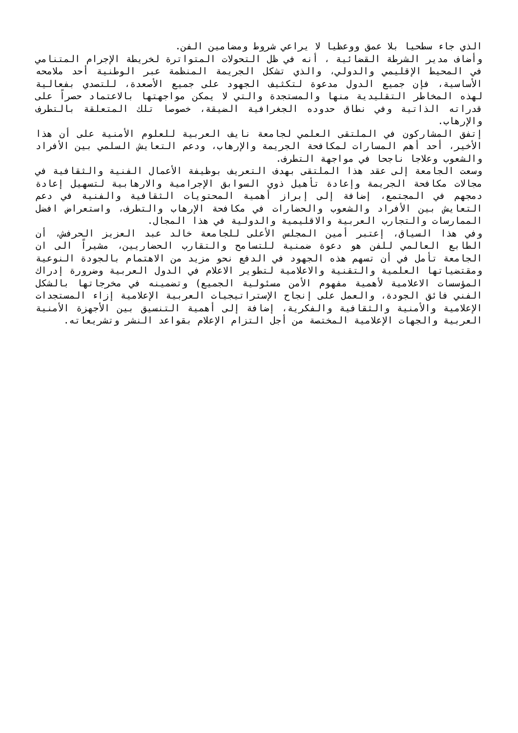الذي جاء سطحيا بلا عمق ووعظيا لا يراعي شروط ومضامين الفن.
وأضاف مدير الشرطة القضائية ، أنه في ظل التحولات المتواترة لخريطة الإجرام المتنامي في المحيط الإقليمي والدولي، والذي تشكل الجريمة المنظمة عبر الوطنية أحد ملامحه الأساسية، فإن جميع الدول مدعوة لتكثيف الجهود على جميع الأصعدة، للتصدي بفعالية لهذه المخاطر التقليدية منها والمستجدة والتي لا يمكن مواجهتها بالاعتماد حصراً على قدراته الذاتية وفي نطاق حدوده الجغرافية الضيقة، خصوصا تلك المتعلقة بالتطرف والإرهاب.
إتفق المشاركون في الملتقى العلمي لجامعة نايف العربية للعلوم الأمنية على أن هذا الأخير، أحد أهم المسارات لمكافحة الجريمة والإرهاب، ودعم التعايش السلمي بين الأفراد والشعوب وعلاجا ناجحا في مواجهة التطرف.
وسعت الجامعة إلى عقد هذا الملتقى بهدف التعريف بوظيفة الأعمال الفنية والثقافية في مجالات مكافحة الجريمة وإعادة تأهيل ذوي السوابق الإجرامية والارهابية لتسهيل إعادة دمجهم في المجتمع، إضافة إلى إبراز أهمية المحتويات الثقافية والفنية في دعم التعايش بين الأفراد والشعوب والحضارات في مكافحة الإرهاب والتطرف، واستعراض افضل الممارسات والتجارب العربية والاقليمية والدولية في هذا المجال.
وفي هذا السياق، إعتبر أمين المجلس الأعلى للجامعة خالد عبد العزيز الحرفش، أن الطابع العالمي للفن هو دعوة ضمنية للتسامح والتقارب الحضاريين، مشيراً الى ان الجامعة تأمل في أن تسهم هذه الجهود في الدفع نحو مزيد من الاهتمام بالجودة النوعية ومقتضياتها العلمية والتقنية والاعلامية لتطوير الاعلام في الدول العربية وضرورة إدراك المؤسسات الاعلامية لأهمية مفهوم الأمن مسئولية الجميع) وتضمينه في مخرجاتها بالشكل الفني فائق الجودة، والعمل على إنجاح الإستراتيجيات العربية الإعلامية إزاء المستجدات الإعلامية والأمنية والثقافية والفكرية، إضافة إلى أهمية التنسيق بين الأجهزة الأمنية العربية والجهات الإعلامية المختصة من أجل التزام الإعلام بقواعد النشر وتشريعاته.